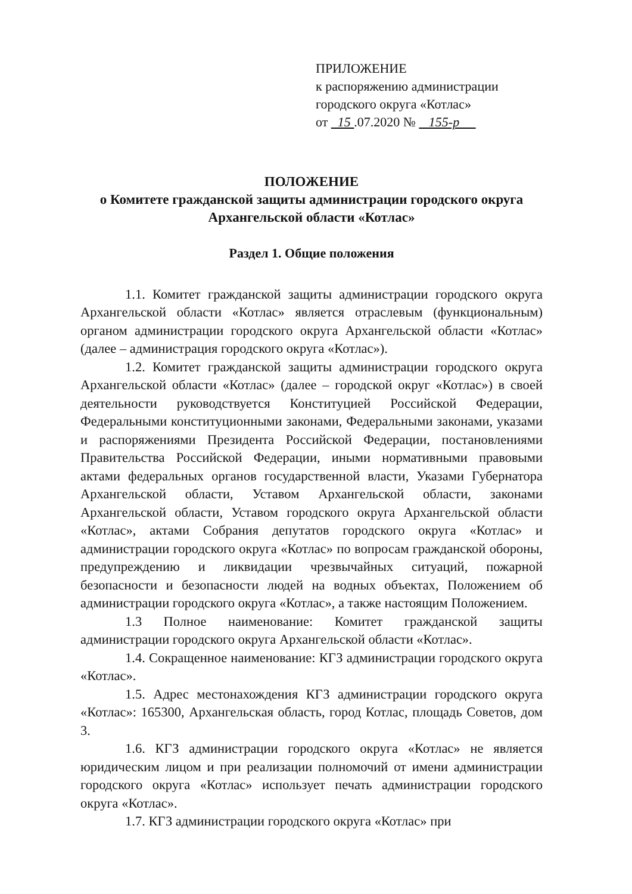ПРИЛОЖЕНИЕ
к распоряжению администрации
городского округа «Котлас»
от 15 .07.2020 № 155-р
ПОЛОЖЕНИЕ
о Комитете гражданской защиты администрации городского округа Архангельской области «Котлас»
Раздел 1. Общие положения
1.1. Комитет гражданской защиты администрации городского округа Архангельской области «Котлас» является отраслевым (функциональным) органом администрации городского округа Архангельской области «Котлас» (далее – администрация городского округа «Котлас»).
1.2. Комитет гражданской защиты администрации городского округа Архангельской области «Котлас» (далее – городской округ «Котлас») в своей деятельности руководствуется Конституцией Российской Федерации, Федеральными конституционными законами, Федеральными законами, указами и распоряжениями Президента Российской Федерации, постановлениями Правительства Российской Федерации, иными нормативными правовыми актами федеральных органов государственной власти, Указами Губернатора Архангельской области, Уставом Архангельской области, законами Архангельской области, Уставом городского округа Архангельской области «Котлас», актами Собрания депутатов городского округа «Котлас» и администрации городского округа «Котлас» по вопросам гражданской обороны, предупреждению и ликвидации чрезвычайных ситуаций, пожарной безопасности и безопасности людей на водных объектах, Положением об администрации городского округа «Котлас», а также настоящим Положением.
1.3 Полное наименование: Комитет гражданской защиты администрации городского округа Архангельской области «Котлас».
1.4. Сокращенное наименование: КГЗ администрации городского округа «Котлас».
1.5. Адрес местонахождения КГЗ администрации городского округа «Котлас»: 165300, Архангельская область, город Котлас, площадь Советов, дом 3.
1.6. КГЗ администрации городского округа «Котлас» не является юридическим лицом и при реализации полномочий от имени администрации городского округа «Котлас» использует печать администрации городского округа «Котлас».
1.7. КГЗ администрации городского округа «Котлас» при